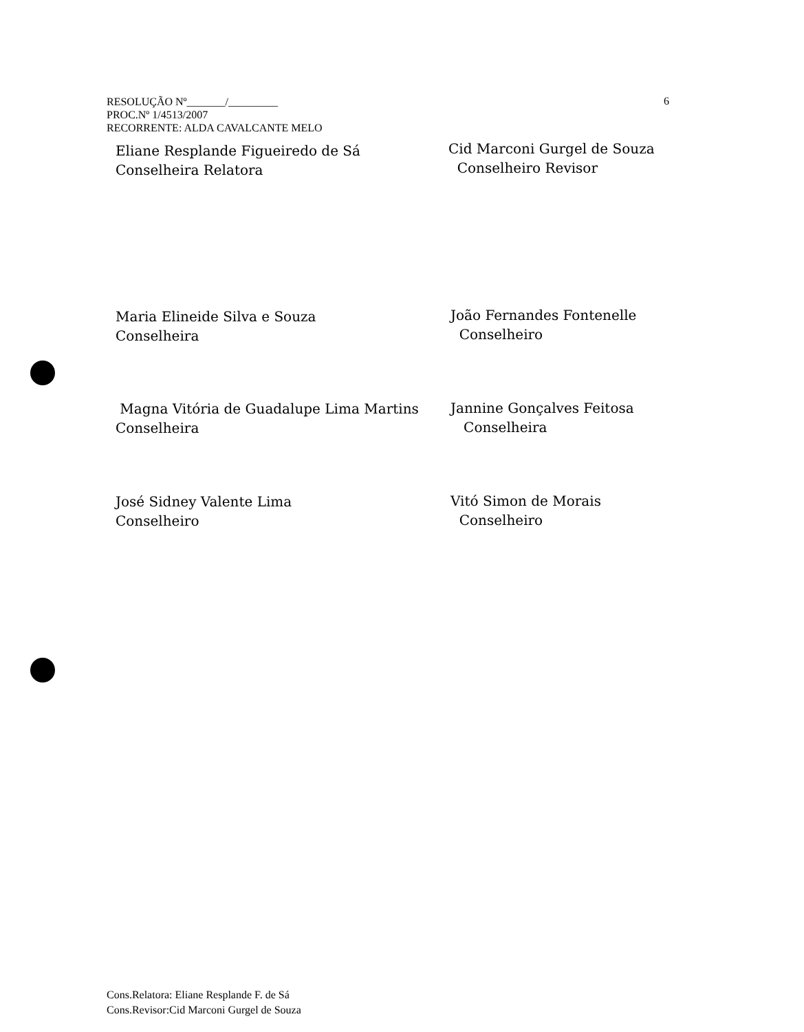RESOLUÇÃO Nº_______/_________
PROC.Nº 1/4513/2007
RECORRENTE: ALDA CAVALCANTE MELO
6
Eliane Resplande Figueiredo de Sá
Conselheira Relatora
Cid Marconi Gurgel de Souza
Conselheiro Revisor
Maria Elineide Silva e Souza
Conselheira
João Fernandes Fontenelle
Conselheiro
Magna Vitória de Guadalupe Lima Martins
Conselheira
Jannine Gonçalves Feitosa
Conselheira
José Sidney Valente Lima
Conselheiro
Vitó Simon de Morais
Conselheiro
Cons.Relatora: Eliane Resplande F. de Sá
Cons.Revisor:Cid Marconi Gurgel de Souza